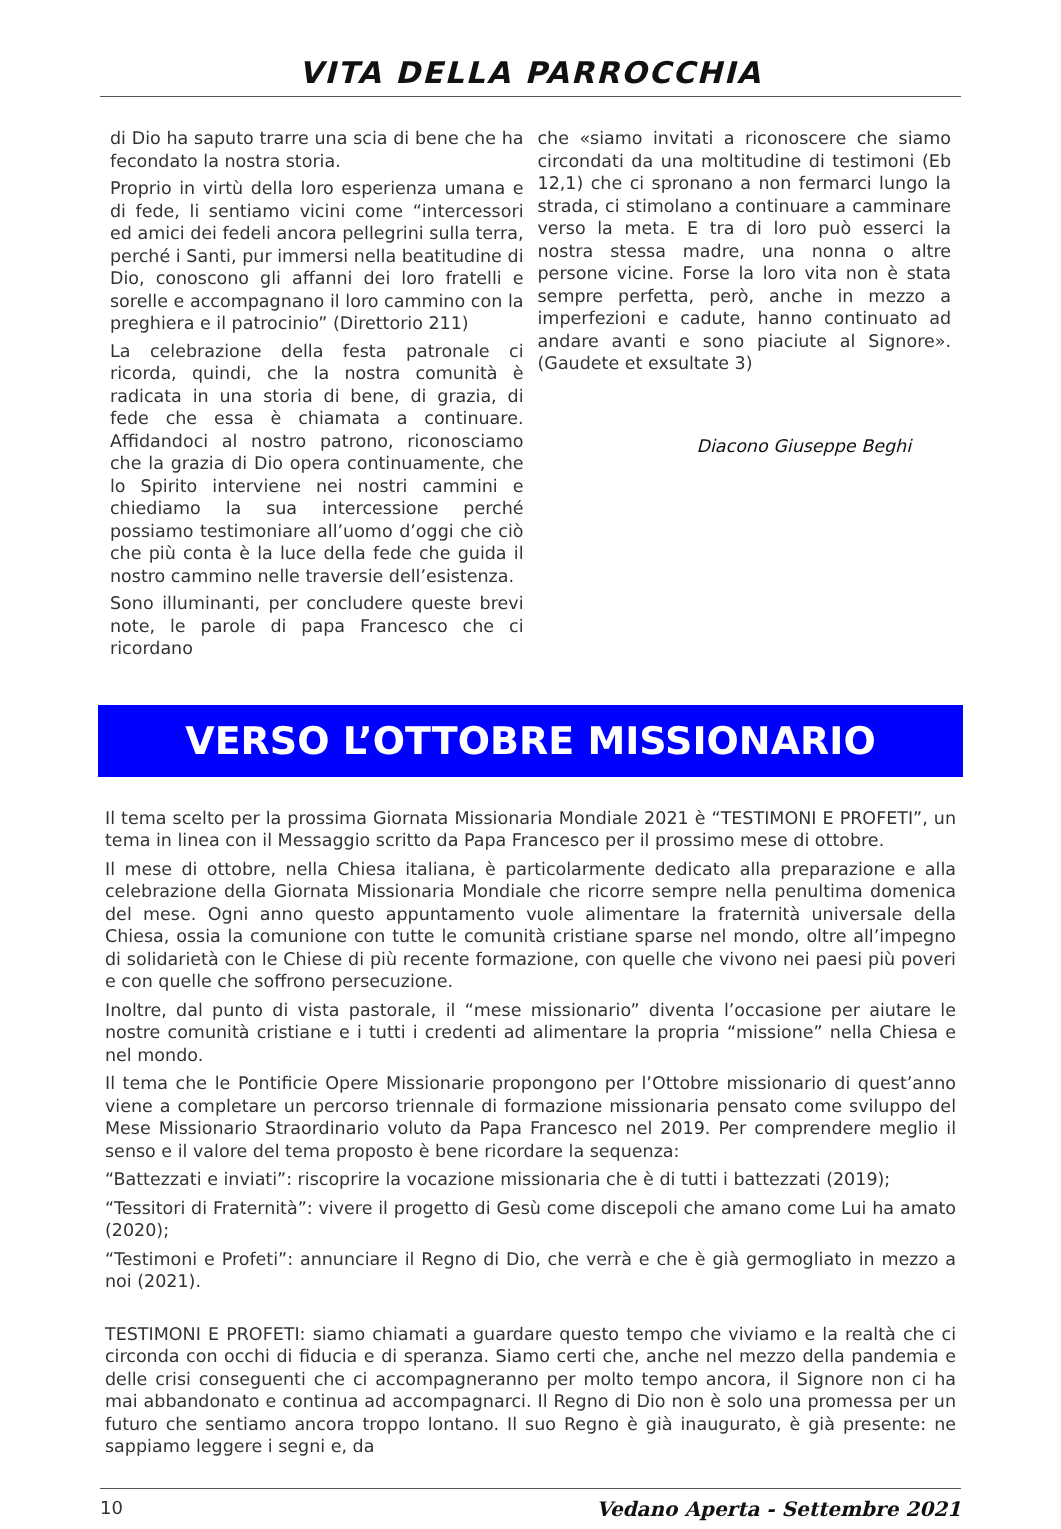VITA DELLA PARROCCHIA
di Dio ha saputo trarre una scia di bene che ha fecondato la nostra storia.
Proprio in virtù della loro esperienza umana e di fede, li sentiamo vicini come “intercessori ed amici dei fedeli ancora pellegrini sulla terra, perché i Santi, pur immersi nella beatitudine di Dio, conoscono gli affanni dei loro fratelli e sorelle e accompagnano il loro cammino con la preghiera e il patrocinio” (Direttorio 211)
La celebrazione della festa patronale ci ricorda, quindi, che la nostra comunità è radicata in una storia di bene, di grazia, di fede che essa è chiamata a continuare. Affidandoci al nostro patrono, riconosciamo che la grazia di Dio opera continuamente, che lo Spirito interviene nei nostri cammini e chiediamo la sua intercessione perché possiamo testimoniare all’uomo d’oggi che ciò che più conta è la luce della fede che guida il nostro cammino nelle traversie dell’esistenza.
Sono illuminanti, per concludere queste brevi note, le parole di papa Francesco che ci ricordano
che «siamo invitati a riconoscere che siamo circondati da una moltitudine di testimoni (Eb 12,1) che ci spronano a non fermarci lungo la strada, ci stimolano a continuare a camminare verso la meta. E tra di loro può esserci la nostra stessa madre, una nonna o altre persone vicine. Forse la loro vita non è stata sempre perfetta, però, anche in mezzo a imperfezioni e cadute, hanno continuato ad andare avanti e sono piaciute al Signore». (Gaudete et exsultate 3)
Diacono Giuseppe Beghi
VERSO L’OTTOBRE MISSIONARIO
Il tema scelto per la prossima Giornata Missionaria Mondiale 2021 è “TESTIMONI E PROFETI”, un tema in linea con il Messaggio scritto da Papa Francesco per il prossimo mese di ottobre.
Il mese di ottobre, nella Chiesa italiana, è particolarmente dedicato alla preparazione e alla celebrazione della Giornata Missionaria Mondiale che ricorre sempre nella penultima domenica del mese. Ogni anno questo appuntamento vuole alimentare la fraternità universale della Chiesa, ossia la comunione con tutte le comunità cristiane sparse nel mondo, oltre all’impegno di solidarietà con le Chiese di più recente formazione, con quelle che vivono nei paesi più poveri e con quelle che soffrono persecuzione.
Inoltre, dal punto di vista pastorale, il “mese missionario” diventa l’occasione per aiutare le nostre comunità cristiane e i tutti i credenti ad alimentare la propria “missione” nella Chiesa e nel mondo.
Il tema che le Pontificie Opere Missionarie propongono per l’Ottobre missionario di quest’anno viene a completare un percorso triennale di formazione missionaria pensato come sviluppo del Mese Missionario Straordinario voluto da Papa Francesco nel 2019. Per comprendere meglio il senso e il valore del tema proposto è bene ricordare la sequenza:
“Battezzati e inviati”: riscoprire la vocazione missionaria che è di tutti i battezzati (2019);
“Tessitori di Fraternità”: vivere il progetto di Gesù come discepoli che amano come Lui ha amato (2020);
“Testimoni e Profeti”: annunciare il Regno di Dio, che verrà e che è già germogliato in mezzo a noi (2021).
TESTIMONI E PROFETI: siamo chiamati a guardare questo tempo che viviamo e la realtà che ci circonda con occhi di fiducia e di speranza. Siamo certi che, anche nel mezzo della pandemia e delle crisi conseguenti che ci accompagneranno per molto tempo ancora, il Signore non ci ha mai abbandonato e continua ad accompagnarci. Il Regno di Dio non è solo una promessa per un futuro che sentiamo ancora troppo lontano. Il suo Regno è già inaugurato, è già presente: ne sappiamo leggere i segni e, da
10 Vedano Aperta - Settembre 2021